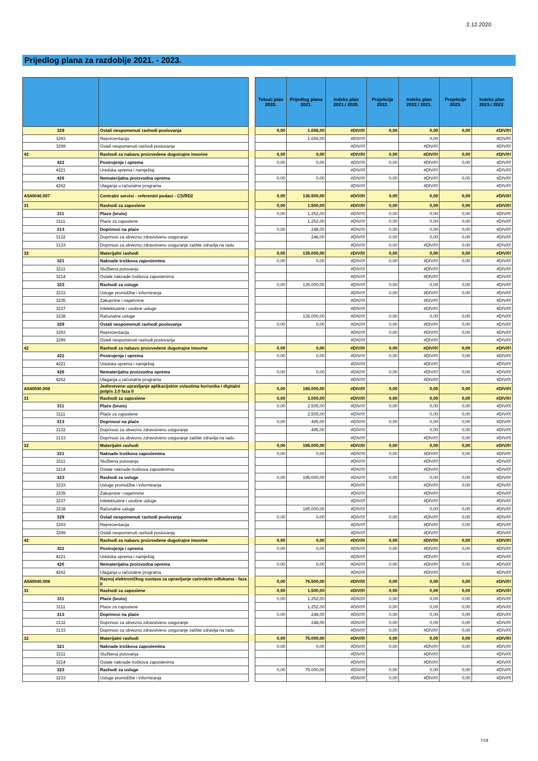2.12.2020
Prijedlog plana za razdoblje 2021. - 2023.
| | | | Tekući plan 2020. | Prijedlog plana 2021. | Indeks plan 2021./ 2020. | Projekcije 2022. | Indeks plan 2022./ 2021. | Projekcije 2023. | Indeks plan 2023./ 2022. |
| --- | --- | --- | --- | --- | --- | --- | --- | --- | --- |
| 329 | Ostali nespomenuti rashodi poslovanja | | 0,00 | 1.656,00 | #DIV/0! | 0,00 | 0,00 | 0,00 | #DIV/0! |
| 3293 | Reprezentacija | | | 1.656,00 | #DIV/0! | | 0,00 | | #DIV/0! |
| 3299 | Ostali nespomenuti rashodi poslovanja | | | | #DIV/0! | | #DIV/0! | | #DIV/0! |
| 42 | Rashodi za nabavu proizvedene dugotrajne imovine | | 0,00 | 0,00 | #DIV/0! | 0,00 | #DIV/0! | 0,00 | #DIV/0! |
| 422 | Postrojenja i oprema | | 0,00 | 0,00 | #DIV/0! | 0,00 | #DIV/0! | 0,00 | #DIV/0! |
| 4221 | Uredska oprema i namještaj | | | | #DIV/0! | | #DIV/0! | | #DIV/0! |
| 426 | Nematerijalna proizvodna oprema | | 0,00 | 0,00 | #DIV/0! | 0,00 | #DIV/0! | 0,00 | #DIV/0! |
| 4262 | Ulaganja u računalne programa | | | | #DIV/0! | | #DIV/0! | | #DIV/0! |
| A540040.007 | Centralni servisi - referentni podaci - CS/RD2 | | 0,00 | 136.500,00 | #DIV/0! | 0,00 | 0,00 | 0,00 | #DIV/0! |
| 31 | Rashodi za zaposlene | | 0,00 | 1.500,00 | #DIV/0! | 0,00 | 0,00 | 0,00 | #DIV/0! |
| 311 | Plaće (bruto) | | 0,00 | 1.252,00 | #DIV/0! | 0,00 | 0,00 | 0,00 | #DIV/0! |
| 3111 | Plaće za zaposlene | | | 1.252,00 | #DIV/0! | 0,00 | 0,00 | 0,00 | #DIV/0! |
| 313 | Doprinosi na plaće | | 0,00 | 248,00 | #DIV/0! | 0,00 | 0,00 | 0,00 | #DIV/0! |
| 3132 | Doprinosi za obvezno zdravstveno osiguranje | | | 248,00 | #DIV/0! | 0,00 | 0,00 | 0,00 | #DIV/0! |
| 3133 | Doprinosi za obvezno zdravstveno osiguranje zaštite zdravlja na radu | | | | #DIV/0! | 0,00 | #DIV/0! | 0,00 | #DIV/0! |
| 32 | Materijalni rashodi | | 0,00 | 135.000,00 | #DIV/0! | 0,00 | 0,00 | 0,00 | #DIV/0! |
| 321 | Naknade troškova zaposlenima | | 0,00 | 0,00 | #DIV/0! | 0,00 | #DIV/0! | 0,00 | #DIV/0! |
| 3211 | Službena putovanja | | | | #DIV/0! | | #DIV/0! | | #DIV/0! |
| 3214 | Ostale naknade troškova zaposlenima | | | | #DIV/0! | | #DIV/0! | | #DIV/0! |
| 323 | Rashodi za usluge | | 0,00 | 135.000,00 | #DIV/0! | 0,00 | 0,00 | 0,00 | #DIV/0! |
| 3233 | Usluge promidžbe i informiranja | | | | #DIV/0! | 0,00 | #DIV/0! | 0,00 | #DIV/0! |
| 3235 | Zakupnine i najamnine | | | | #DIV/0! | | #DIV/0! | | #DIV/0! |
| 3237 | Intelektualne i osobne usluge | | | | #DIV/0! | | #DIV/0! | | #DIV/0! |
| 3238 | Računalne usluge | | | 135.000,00 | #DIV/0! | 0,00 | 0,00 | 0,00 | #DIV/0! |
| 329 | Ostali nespomenuti rashodi poslovanja | | 0,00 | 0,00 | #DIV/0! | 0,00 | #DIV/0! | 0,00 | #DIV/0! |
| 3293 | Reprezentacija | | | | #DIV/0! | 0,00 | #DIV/0! | 0,00 | #DIV/0! |
| 3299 | Ostali nespomenuti rashodi poslovanja | | | | #DIV/0! | | #DIV/0! | | #DIV/0! |
| 42 | Rashodi za nabavu proizvedene dugotrajne imovine | | 0,00 | 0,00 | #DIV/0! | 0,00 | #DIV/0! | 0,00 | #DIV/0! |
| 422 | Postrojenja i oprema | | 0,00 | 0,00 | #DIV/0! | 0,00 | #DIV/0! | 0,00 | #DIV/0! |
| 4221 | Uredska oprema i namještaj | | | | #DIV/0! | | #DIV/0! | | #DIV/0! |
| 426 | Nematerijalna proizvodna oprema | | 0,00 | 0,00 | #DIV/0! | 0,00 | #DIV/0! | 0,00 | #DIV/0! |
| 4262 | Ulaganja u računalne programa | | | | #DIV/0! | | #DIV/0! | | #DIV/0! |
| A540040.008 | Jedinstveno upravljanje aplikacijskim ovlastima korisnika i digitalni potpis 2.0 faza II | | 0,00 | 198.000,00 | #DIV/0! | 0,00 | 0,00 | 0,00 | #DIV/0! |
| 31 | Rashodi za zaposlene | | 0,00 | 3.000,00 | #DIV/0! | 0,00 | 0,00 | 0,00 | #DIV/0! |
| 311 | Plaće (bruto) | | 0,00 | 2.505,00 | #DIV/0! | 0,00 | 0,00 | 0,00 | #DIV/0! |
| 3111 | Plaće za zaposlene | | | 2.505,00 | #DIV/0! | | 0,00 | 0,00 | #DIV/0! |
| 313 | Doprinosi na plaće | | 0,00 | 495,00 | #DIV/0! | 0,00 | 0,00 | 0,00 | #DIV/0! |
| 3132 | Doprinosi za obvezno zdravstveno osiguranje | | | 495,00 | #DIV/0! | | 0,00 | 0,00 | #DIV/0! |
| 3133 | Doprinosi za obvezno zdravstveno osiguranje zaštite zdravlja na radu | | | | #DIV/0! | | #DIV/0! | 0,00 | #DIV/0! |
| 32 | Materijalni rashodi | | 0,00 | 195.000,00 | #DIV/0! | 0,00 | 0,00 | 0,00 | #DIV/0! |
| 321 | Naknade troškova zaposlenima | | 0,00 | 0,00 | #DIV/0! | 0,00 | #DIV/0! | 0,00 | #DIV/0! |
| 3211 | Službena putovanja | | | | #DIV/0! | | #DIV/0! | | #DIV/0! |
| 3214 | Ostale naknade troškova zaposlenima | | | | #DIV/0! | | #DIV/0! | | #DIV/0! |
| 323 | Rashodi za usluge | | 0,00 | 195.000,00 | #DIV/0! | 0,00 | 0,00 | 0,00 | #DIV/0! |
| 3233 | Usluge promidžbe i informiranja | | | | #DIV/0! | | #DIV/0! | 0,00 | #DIV/0! |
| 3235 | Zakupnine i najamnine | | | | #DIV/0! | | #DIV/0! | | #DIV/0! |
| 3237 | Intelektualne i osobne usluge | | | | #DIV/0! | | #DIV/0! | | #DIV/0! |
| 3238 | Računalne usluge | | | 195.000,00 | #DIV/0! | | 0,00 | 0,00 | #DIV/0! |
| 329 | Ostali nespomenuti rashodi poslovanja | | 0,00 | 0,00 | #DIV/0! | 0,00 | #DIV/0! | 0,00 | #DIV/0! |
| 3293 | Reprezentacija | | | | #DIV/0! | | #DIV/0! | 0,00 | #DIV/0! |
| 3299 | Ostali nespomenuti rashodi poslovanja | | | | #DIV/0! | | #DIV/0! | | #DIV/0! |
| 42 | Rashodi za nabavu proizvedene dugotrajne imovine | | 0,00 | 0,00 | #DIV/0! | 0,00 | #DIV/0! | 0,00 | #DIV/0! |
| 422 | Postrojenja i oprema | | 0,00 | 0,00 | #DIV/0! | 0,00 | #DIV/0! | 0,00 | #DIV/0! |
| 4221 | Uredska oprema i namještaj | | | | #DIV/0! | | #DIV/0! | | #DIV/0! |
| 426 | Nematerijalna proizvodna oprema | | 0,00 | 0,00 | #DIV/0! | 0,00 | #DIV/0! | 0,00 | #DIV/0! |
| 4262 | Ulaganja u računalne programa | | | | #DIV/0! | | #DIV/0! | | #DIV/0! |
| A540040.009 | Razvoj elektroničkog sustava za upravljanje carinskim odlukama - faza II | | 0,00 | 76.500,00 | #DIV/0! | 0,00 | 0,00 | 0,00 | #DIV/0! |
| 31 | Rashodi za zaposlene | | 0,00 | 1.500,00 | #DIV/0! | 0,00 | 0,00 | 0,00 | #DIV/0! |
| 311 | Plaće (bruto) | | 0,00 | 1.252,00 | #DIV/0! | 0,00 | 0,00 | 0,00 | #DIV/0! |
| 3111 | Plaće za zaposlene | | | 1.252,00 | #DIV/0! | 0,00 | 0,00 | 0,00 | #DIV/0! |
| 313 | Doprinosi na plaće | | 0,00 | 248,00 | #DIV/0! | 0,00 | 0,00 | 0,00 | #DIV/0! |
| 3132 | Doprinosi za obvezno zdravstveno osiguranje | | | 248,00 | #DIV/0! | 0,00 | 0,00 | 0,00 | #DIV/0! |
| 3133 | Doprinosi za obvezno zdravstveno osiguranje zaštite zdravlja na radu | | | | #DIV/0! | 0,00 | #DIV/0! | 0,00 | #DIV/0! |
| 32 | Materijalni rashodi | | 0,00 | 75.000,00 | #DIV/0! | 0,00 | 0,00 | 0,00 | #DIV/0! |
| 321 | Naknade troškova zaposlenima | | 0,00 | 0,00 | #DIV/0! | 0,00 | #DIV/0! | 0,00 | #DIV/0! |
| 3211 | Službena putovanja | | | | #DIV/0! | | #DIV/0! | | #DIV/0! |
| 3214 | Ostale naknade troškova zaposlenima | | | | #DIV/0! | | #DIV/0! | | #DIV/0! |
| 323 | Rashodi za usluge | | 0,00 | 75.000,00 | #DIV/0! | 0,00 | 0,00 | 0,00 | #DIV/0! |
| 3233 | Usluge promidžbe i informiranja | | | | #DIV/0! | 0,00 | #DIV/0! | 0,00 | #DIV/0! |
7/18